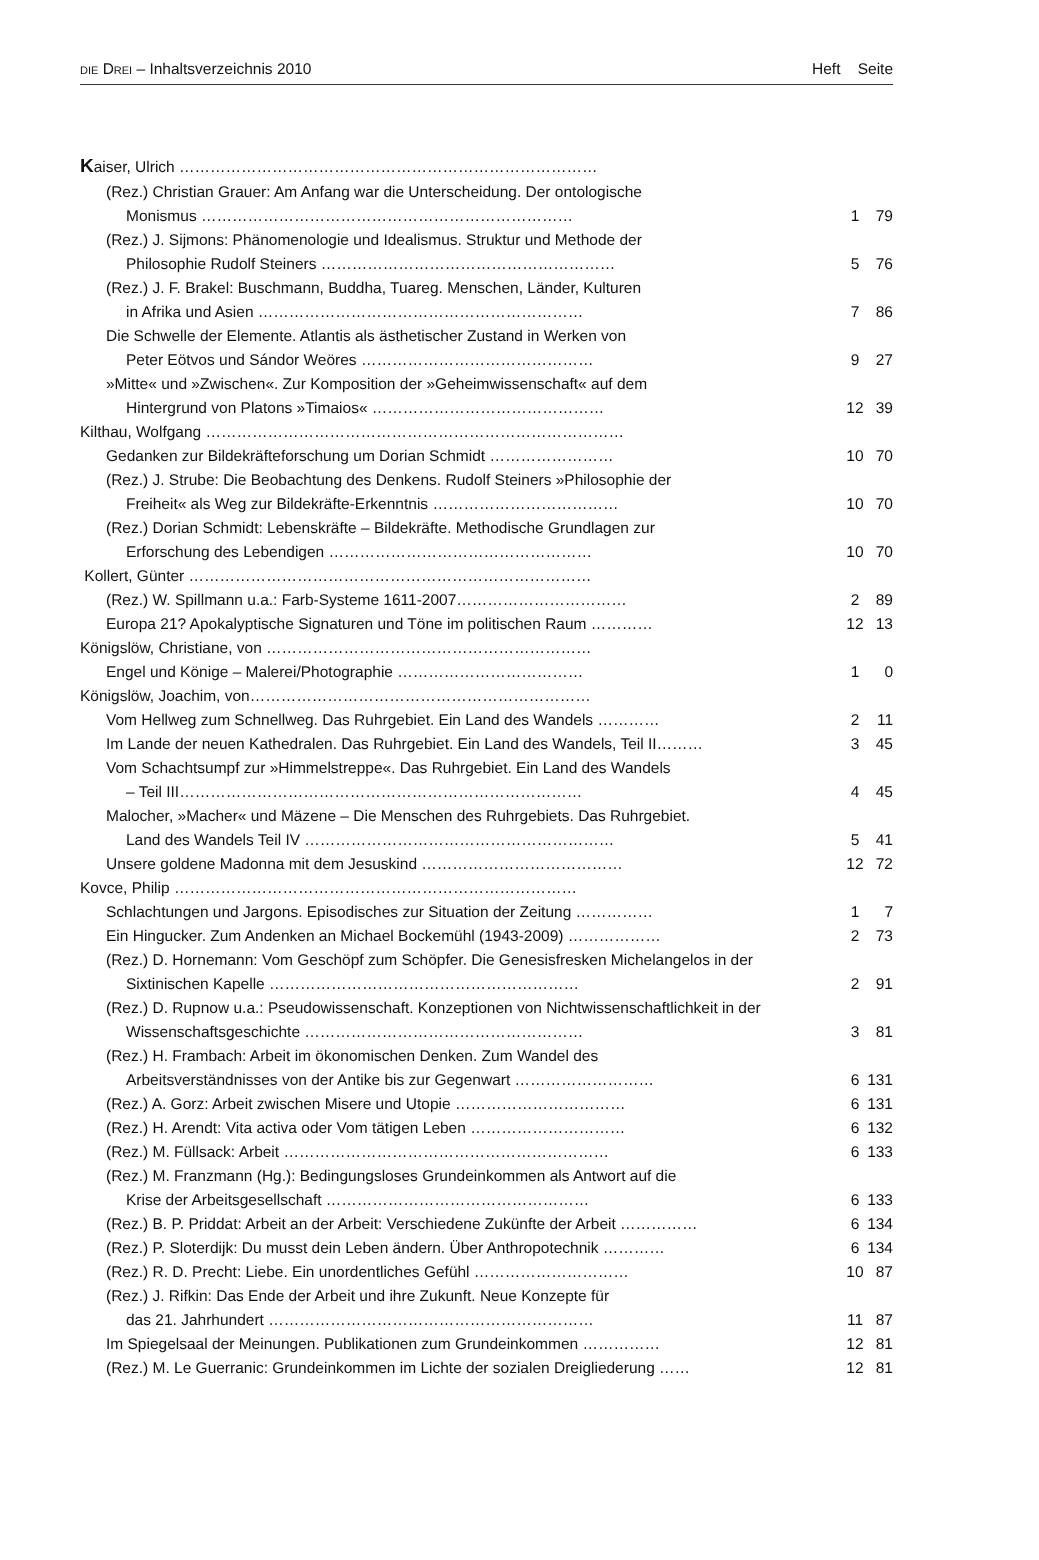DIE DREI – Inhaltsverzeichnis 2010
Heft Seite
| K aiser, Ulrich ……………………………………………………………………… | | |
| (Rez.) Christian Grauer: Am Anfang war die Unterscheidung. Der ontologische | | |
| Monismus ……………………………………………………………… | 1 | 79 |
| (Rez.) J. Sijmons: Phänomenologie und Idealismus. Struktur und Methode der | | |
| Philosophie Rudolf Steiners ………………………………………………… | 5 | 76 |
| (Rez.) J. F. Brakel: Buschmann, Buddha, Tuareg. Menschen, Länder, Kulturen | | |
| in Afrika und Asien ……………………………………………………… | 7 | 86 |
| Die Schwelle der Elemente. Atlantis als ästhetischer Zustand in Werken von | | |
| Peter Eötvos und Sándor Weöres ……………………………………… | 9 | 27 |
| »Mitte« und »Zwischen«. Zur Komposition der »Geheimwissenschaft« auf dem | | |
| Hintergrund von Platons »Timaios« ……………………………………… | 12 | 39 |
| Kilthau, Wolfgang ……………………………………………………………………… | | |
| Gedanken zur Bildekräfteforschung um Dorian Schmidt …………………… | 10 | 70 |
| (Rez.) J. Strube: Die Beobachtung des Denkens. Rudolf Steiners »Philosophie der | | |
| Freiheit« als Weg zur Bildekräfte-Erkenntnis ……………………………… | 10 | 70 |
| (Rez.) Dorian Schmidt: Lebenskräfte – Bildekräfte. Methodische Grundlagen zur | | |
| Erforschung des Lebendigen …………………………………………… | 10 | 70 |
| Kollert, Günter …………………………………………………………………… | | |
| (Rez.) W. Spillmann u.a.: Farb-Systeme 1611-2007…………………………… | 2 | 89 |
| Europa 21? Apokalyptische Signaturen und Töne im politischen Raum ………… | 12 | 13 |
| Königslöw, Christiane, von ……………………………………………………… | | |
| Engel und Könige – Malerei/Photographie ……………………………… | 1 | 0 |
| Königslöw, Joachim, von………………………………………………………… | | |
| Vom Hellweg zum Schnellweg. Das Ruhrgebiet. Ein Land des Wandels ………… | 2 | 11 |
| Im Lande der neuen Kathedralen. Das Ruhrgebiet. Ein Land des Wandels, Teil II……… | 3 | 45 |
| Vom Schachtsumpf zur »Himmelstreppe«. Das Ruhrgebiet. Ein Land des Wandels | | |
| – Teil III…………………………………………………………………… | 4 | 45 |
| Malocher, »Macher« und Mäzene – Die Menschen des Ruhrgebiets. Das Ruhrgebiet. | | |
| Land des Wandels Teil IV …………………………………………………… | 5 | 41 |
| Unsere goldene Madonna mit dem Jesuskind ………………………………… | 12 | 72 |
| Kovce, Philip …………………………………………………………………… | | |
| Schlachtungen und Jargons. Episodisches zur Situation der Zeitung …………… | 1 | 7 |
| Ein Hingucker. Zum Andenken an Michael Bockemühl (1943-2009) ……………… | 2 | 73 |
| (Rez.) D. Hornemann: Vom Geschöpf zum Schöpfer. Die Genesisfresken Michelangelos in der | | |
| Sixtinischen Kapelle …………………………………………………… | 2 | 91 |
| (Rez.) D. Rupnow u.a.: Pseudowissenschaft. Konzeptionen von Nichtwissenschaftlichkeit in der | | |
| Wissenschaftsgeschichte ……………………………………………… | 3 | 81 |
| (Rez.) H. Frambach: Arbeit im ökonomischen Denken. Zum Wandel des | | |
| Arbeitsverständnisses von der Antike bis zur Gegenwart ……………………… | 6 | 131 |
| (Rez.) A. Gorz: Arbeit zwischen Misere und Utopie …………………………… | 6 | 131 |
| (Rez.) H. Arendt: Vita activa oder Vom tätigen Leben ………………………… | 6 | 132 |
| (Rez.) M. Füllsack: Arbeit ……………………………………………………… | 6 | 133 |
| (Rez.) M. Franzmann (Hg.): Bedingungsloses Grundeinkommen als Antwort auf die | | |
| Krise der Arbeitsgesellschaft …………………………………………… | 6 | 133 |
| (Rez.) B. P. Priddat: Arbeit an der Arbeit: Verschiedene Zukünfte der Arbeit …………… | 6 | 134 |
| (Rez.) P. Sloterdijk: Du musst dein Leben ändern. Über Anthropotechnik ………… | 6 | 134 |
| (Rez.) R. D. Precht: Liebe. Ein unordentliches Gefühl ………………………… | 10 | 87 |
| (Rez.) J. Rifkin: Das Ende der Arbeit und ihre Zukunft. Neue Konzepte für | | |
| das 21. Jahrhundert ……………………………………………………… | 11 | 87 |
| Im Spiegelsaal der Meinungen. Publikationen zum Grundeinkommen …………… | 12 | 81 |
| (Rez.) M. Le Guerranic: Grundeinkommen im Lichte der sozialen Dreigliederung …… | 12 | 81 |